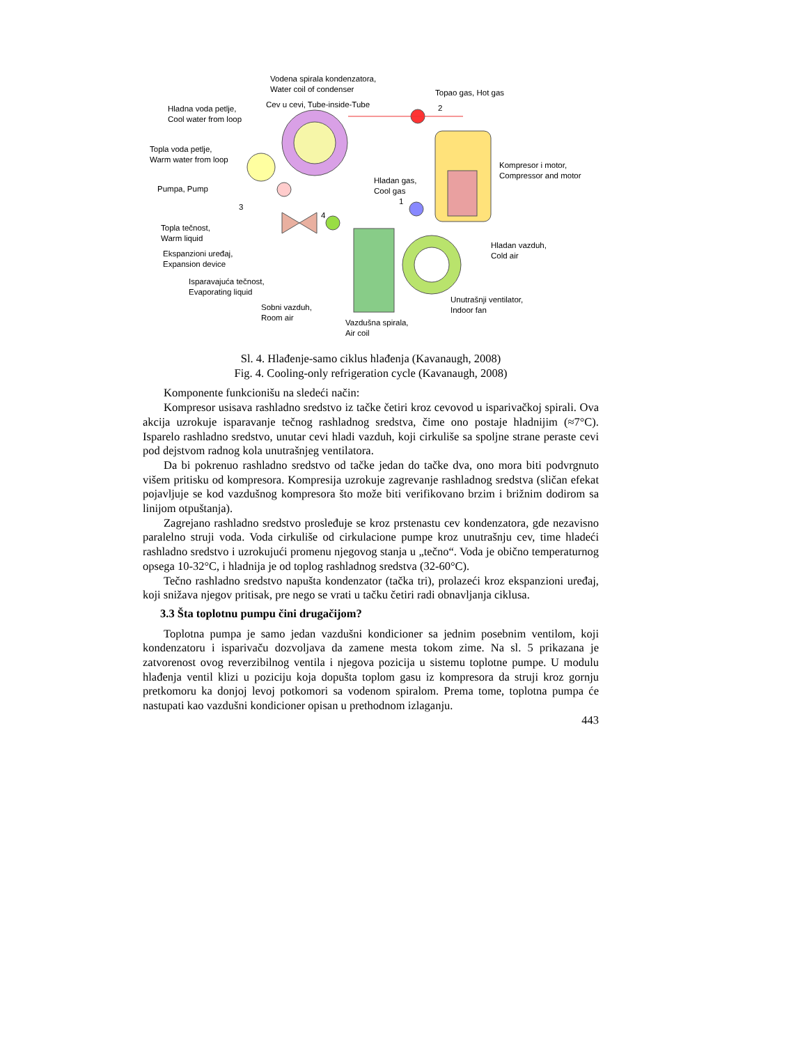Vodena spirala kondenzatora,
Water coil of condenser
Topao gas, Hot gas
2
Hladna voda petlje,
Cool water from loop
Cev u cevi, Tube-inside-Tube
Topla voda petlje,
Warm water from loop
Kompresor i motor,
Compressor and motor
Hladan gas,
Cool gas
Pumpa, Pump
1
3
4
Topla tečnost,
Warm liquid
Hladan vazduh,
Cold air
Ekspanzioni uređaj,
Expansion device
Isparavajuća tečnost,
Evaporating liquid
Unutrašnji ventilator,
Indoor fan
Sobni vazduh,
Room air
Vazdušna spirala,
Air coil
Sl. 4. Hlađenje-samo ciklus hlađenja (Kavanaugh, 2008)
Fig. 4. Cooling-only refrigeration cycle (Kavanaugh, 2008)
Komponente funkcionišu na sledeći način:
Kompresor usisava rashladno sredstvo iz tačke četiri kroz cevovod u isparivačkoj spirali. Ova akcija uzrokuje isparavanje tečnog rashladnog sredstva, čime ono postaje hladnijim (≈7°C). Isparelo rashladno sredstvo, unutar cevi hladi vazduh, koji cirkuliše sa spoljne strane peraste cevi pod dejstvom radnog kola unutrašnjeg ventilatora.
Da bi pokrenuo rashladno sredstvo od tačke jedan do tačke dva, ono mora biti podvrgnuto višem pritisku od kompresora. Kompresija uzrokuje zagrevanje rashladnog sredstva (sličan efekat pojavljuje se kod vazdušnog kompresora što može biti verifikovano brzim i brižnim dodirom sa linijom otpuštanja).
Zagrejano rashladno sredstvo prosleđuje se kroz prstenastu cev kondenzatora, gde nezavisno paralelno struji voda. Voda cirkuliše od cirkulacione pumpe kroz unutrašnju cev, time hladeći rashladno sredstvo i uzrokujući promenu njegovog stanja u „tečno“. Voda je obično temperaturnog opsega 10-32°C, i hladnija je od toplog rashladnog sredstva (32-60°C).
Tečno rashladno sredstvo napušta kondenzator (tačka tri), prolazeći kroz ekspanzioni uređaj, koji snižava njegov pritisak, pre nego se vrati u tačku četiri radi obnavljanja ciklusa.
3.3 Šta toplotnu pumpu čini drugačijom?
Toplotna pumpa je samo jedan vazdušni kondicioner sa jednim posebnim ventilom, koji kondenzatoru i isparivaču dozvoljava da zamene mesta tokom zime. Na sl. 5 prikazana je zatvorenost ovog reverzibilnog ventila i njegova pozicija u sistemu toplotne pumpe. U modulu hlađenja ventil klizi u poziciju koja dopušta toplom gasu iz kompresora da struji kroz gornju pretkomoru ka donjoj levoj potkomori sa vodenom spiralom. Prema tome, toplotna pumpa će nastupati kao vazdušni kondicioner opisan u prethodnom izlaganju.
443